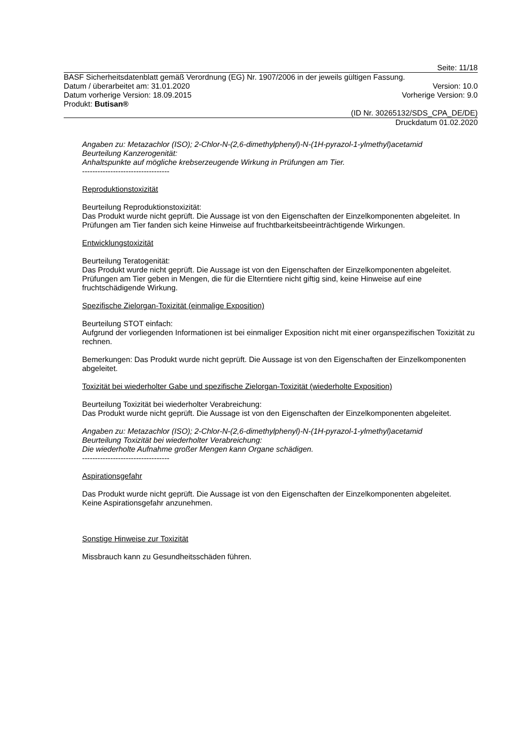Seite: 11/18
BASF Sicherheitsdatenblatt gemäß Verordnung (EG) Nr. 1907/2006 in der jeweils gültigen Fassung.
Datum / überarbeitet am: 31.01.2020 Version: 10.0
Datum vorherige Version: 18.09.2015 Vorherige Version: 9.0
Produkt: Butisan®
(ID Nr. 30265132/SDS_CPA_DE/DE)
Druckdatum 01.02.2020
Angaben zu: Metazachlor (ISO); 2-Chlor-N-(2,6-dimethylphenyl)-N-(1H-pyrazol-1-ylmethyl)acetamid
Beurteilung Kanzerogenität:
Anhaltspunkte auf mögliche krebserzeugende Wirkung in Prüfungen am Tier.
----------------------------------
Reproduktionstoxizität
Beurteilung Reproduktionstoxizität:
Das Produkt wurde nicht geprüft. Die Aussage ist von den Eigenschaften der Einzelkomponenten abgeleitet. In Prüfungen am Tier fanden sich keine Hinweise auf fruchtbarkeitsbeeinträchtigende Wirkungen.
Entwicklungstoxizität
Beurteilung Teratogenität:
Das Produkt wurde nicht geprüft. Die Aussage ist von den Eigenschaften der Einzelkomponenten abgeleitet. Prüfungen am Tier geben in Mengen, die für die Elterntiere nicht giftig sind, keine Hinweise auf eine fruchtschädigende Wirkung.
Spezifische Zielorgan-Toxizität (einmalige Exposition)
Beurteilung STOT einfach:
Aufgrund der vorliegenden Informationen ist bei einmaliger Exposition nicht mit einer organspezifischen Toxizität zu rechnen.
Bemerkungen: Das Produkt wurde nicht geprüft. Die Aussage ist von den Eigenschaften der Einzelkomponenten abgeleitet.
Toxizität bei wiederholter Gabe und spezifische Zielorgan-Toxizität (wiederholte Exposition)
Beurteilung Toxizität bei wiederholter Verabreichung:
Das Produkt wurde nicht geprüft. Die Aussage ist von den Eigenschaften der Einzelkomponenten abgeleitet.
Angaben zu: Metazachlor (ISO); 2-Chlor-N-(2,6-dimethylphenyl)-N-(1H-pyrazol-1-ylmethyl)acetamid
Beurteilung Toxizität bei wiederholter Verabreichung:
Die wiederholte Aufnahme großer Mengen kann Organe schädigen.
----------------------------------
Aspirationsgefahr
Das Produkt wurde nicht geprüft. Die Aussage ist von den Eigenschaften der Einzelkomponenten abgeleitet.
Keine Aspirationsgefahr anzunehmen.
Sonstige Hinweise zur Toxizität
Missbrauch kann zu Gesundheitsschäden führen.